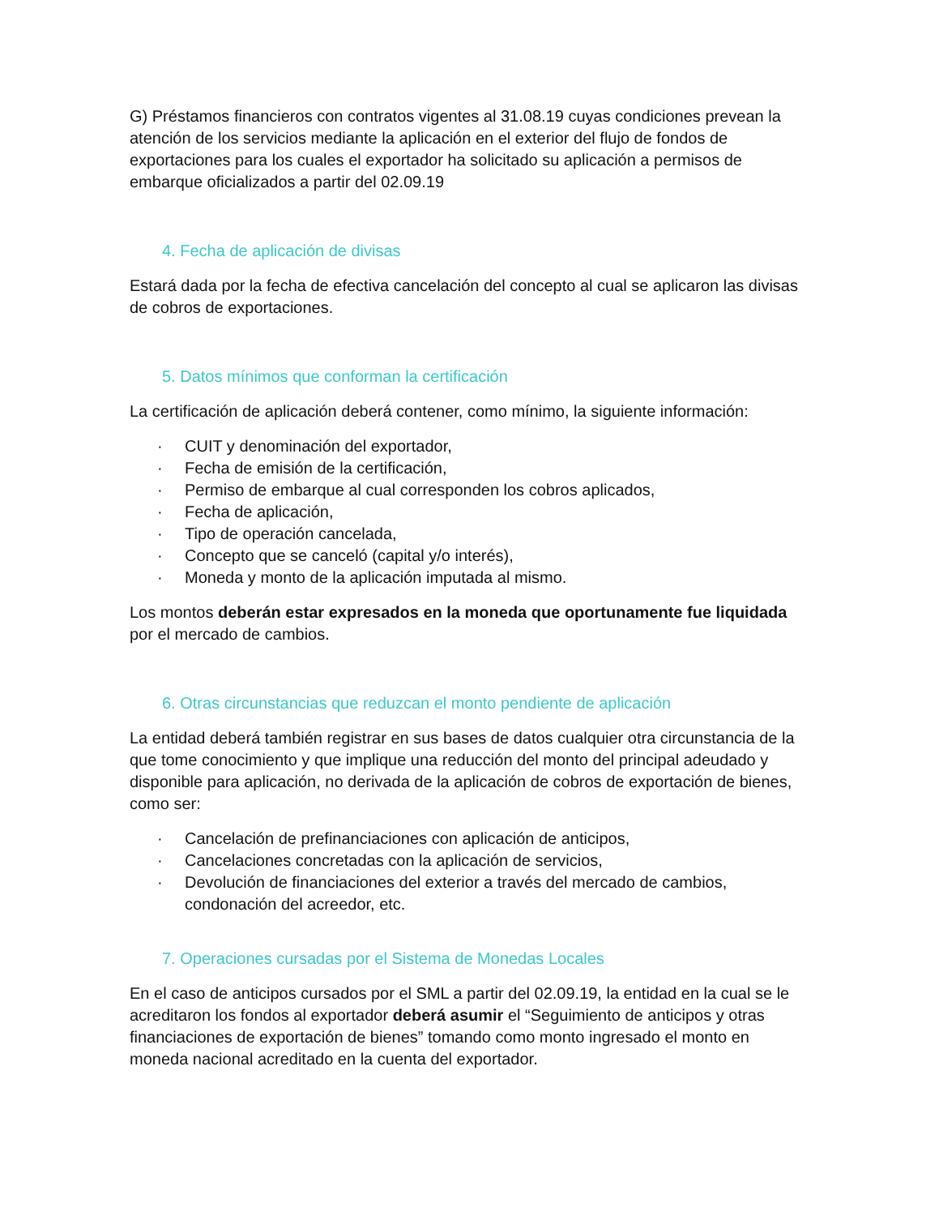G) Préstamos financieros con contratos vigentes al 31.08.19 cuyas condiciones prevean la atención de los servicios mediante la aplicación en el exterior del flujo de fondos de exportaciones para los cuales el exportador ha solicitado su aplicación a permisos de embarque oficializados a partir del 02.09.19
4. Fecha de aplicación de divisas
Estará dada por la fecha de efectiva cancelación del concepto al cual se aplicaron las divisas de cobros de exportaciones.
5. Datos mínimos que conforman la certificación
La certificación de aplicación deberá contener, como mínimo, la siguiente información:
· CUIT y denominación del exportador,
· Fecha de emisión de la certificación,
· Permiso de embarque al cual corresponden los cobros aplicados,
· Fecha de aplicación,
· Tipo de operación cancelada,
· Concepto que se canceló (capital y/o interés),
· Moneda y monto de la aplicación imputada al mismo.
Los montos deberán estar expresados en la moneda que oportunamente fue liquidada por el mercado de cambios.
6. Otras circunstancias que reduzcan el monto pendiente de aplicación
La entidad deberá también registrar en sus bases de datos cualquier otra circunstancia de la que tome conocimiento y que implique una reducción del monto del principal adeudado y disponible para aplicación, no derivada de la aplicación de cobros de exportación de bienes, como ser:
· Cancelación de prefinanciaciones con aplicación de anticipos,
· Cancelaciones concretadas con la aplicación de servicios,
· Devolución de financiaciones del exterior a través del mercado de cambios, condonación del acreedor, etc.
7. Operaciones cursadas por el Sistema de Monedas Locales
En el caso de anticipos cursados por el SML a partir del 02.09.19, la entidad en la cual se le acreditaron los fondos al exportador deberá asumir el “Seguimiento de anticipos y otras financiaciones de exportación de bienes” tomando como monto ingresado el monto en moneda nacional acreditado en la cuenta del exportador.